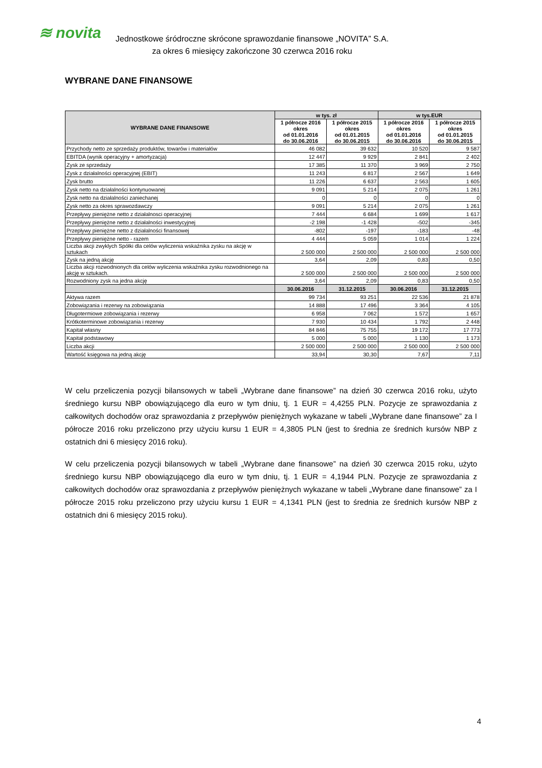≋ novita
Jednostkowe śródroczne skrócone sprawozdanie finansowe „NOVITA” S.A.
za okres 6 miesięcy zakończone 30 czerwca 2016 roku
WYBRANE DANE FINANSOWE
| WYBRANE DANE FINANSOWE | w tys. zł | | w tys.EUR | |
| --- | --- | --- | --- | --- |
| | 1 półrocze 2016 okres od 01.01.2016 do 30.06.2016 | 1 półrocze 2015 okres od 01.01.2015 do 30.06.2015 | 1 półrocze 2016 okres od 01.01.2016 do 30.06.2016 | 1 półrocze 2015 okres od 01.01.2015 do 30.06.2015 |
| Przychody netto ze sprzedaży produktów, towarów i materiałów | 46 082 | 39 632 | 10 520 | 9 587 |
| EBITDA (wynik operacyjny + amortyzacja) | 12 447 | 9 929 | 2 841 | 2 402 |
| Zysk ze sprzedaży | 17 385 | 11 370 | 3 969 | 2 750 |
| Zysk z działalności operacyjnej (EBIT) | 11 243 | 6 817 | 2 567 | 1 649 |
| Zysk brutto | 11 226 | 6 637 | 2 563 | 1 605 |
| Zysk netto na działalności kontynuowanej | 9 091 | 5 214 | 2 075 | 1 261 |
| Zysk netto na działalności zaniechanej | 0 | 0 | 0 | 0 |
| Zysk netto za okres sprawozdawczy | 9 091 | 5 214 | 2 075 | 1 261 |
| Przepływy pieniężne netto z działalnosci operacyjnej | 7 444 | 6 684 | 1 699 | 1 617 |
| Przepływy pieniężne netto z działalności inwestycyjnej | -2 198 | -1 428 | -502 | -345 |
| Przepływy pieniężne netto z działalności finansowej | -802 | -197 | -183 | -48 |
| Przepływy pieniężne netto - razem | 4 444 | 5 059 | 1 014 | 1 224 |
| Liczba akcji zwyklych Spółki dla celów wyliczenia wskaźnika zysku na akcję w sztukach | 2 500 000 | 2 500 000 | 2 500 000 | 2 500 000 |
| Zysk na jedną akcję | 3,64 | 2,09 | 0,83 | 0,50 |
| Liczba akcji rozwodnionych dla celów wyliczenia wskaźnika zysku rozwodnionego na akcję w sztukach. | 2 500 000 | 2 500 000 | 2 500 000 | 2 500 000 |
| Rozwodniony zysk na jedna akcję | 3,64 | 2,09 | 0,83 | 0,50 |
| | 30.06.2016 | 31.12.2015 | 30.06.2016 | 31.12.2015 |
| Aktywa razem | 99 734 | 93 251 | 22 536 | 21 878 |
| Zobowiązania i rezerwy na zobowiązania | 14 888 | 17 496 | 3 364 | 4 105 |
| Długotermiowe zobowiązania i rezerwy | 6 958 | 7 062 | 1 572 | 1 657 |
| Krótkoterminowe zobowiązania i rezerwy | 7 930 | 10 434 | 1 792 | 2 448 |
| Kapitał własny | 84 846 | 75 755 | 19 172 | 17 773 |
| Kapitał podstawowy | 5 000 | 5 000 | 1 130 | 1 173 |
| Liczba akcji | 2 500 000 | 2 500 000 | 2 500 000 | 2 500 000 |
| Wartość księgowa na jedną akcję | 33,94 | 30,30 | 7,67 | 7,11 |
W celu przeliczenia pozycji bilansowych w tabeli „Wybrane dane finansowe” na dzień 30 czerwca 2016 roku, użyto średniego kursu NBP obowiązującego dla euro w tym dniu, tj. 1 EUR = 4,4255 PLN. Pozycje ze sprawozdania z całkowitych dochodów oraz sprawozdania z przepływów pieniężnych wykazane w tabeli „Wybrane dane finansowe” za I półrocze 2016 roku przeliczono przy użyciu kursu 1 EUR = 4,3805 PLN (jest to średnia ze średnich kursów NBP z ostatnich dni 6 miesięcy 2016 roku).
W celu przeliczenia pozycji bilansowych w tabeli „Wybrane dane finansowe” na dzień 30 czerwca 2015 roku, użyto średniego kursu NBP obowiązującego dla euro w tym dniu, tj. 1 EUR = 4,1944 PLN. Pozycje ze sprawozdania z całkowitych dochodów oraz sprawozdania z przepływów pieniężnych wykazane w tabeli „Wybrane dane finansowe” za I półrocze 2015 roku przeliczono przy użyciu kursu 1 EUR = 4,1341 PLN (jest to średnia ze średnich kursów NBP z ostatnich dni 6 miesięcy 2015 roku).
4